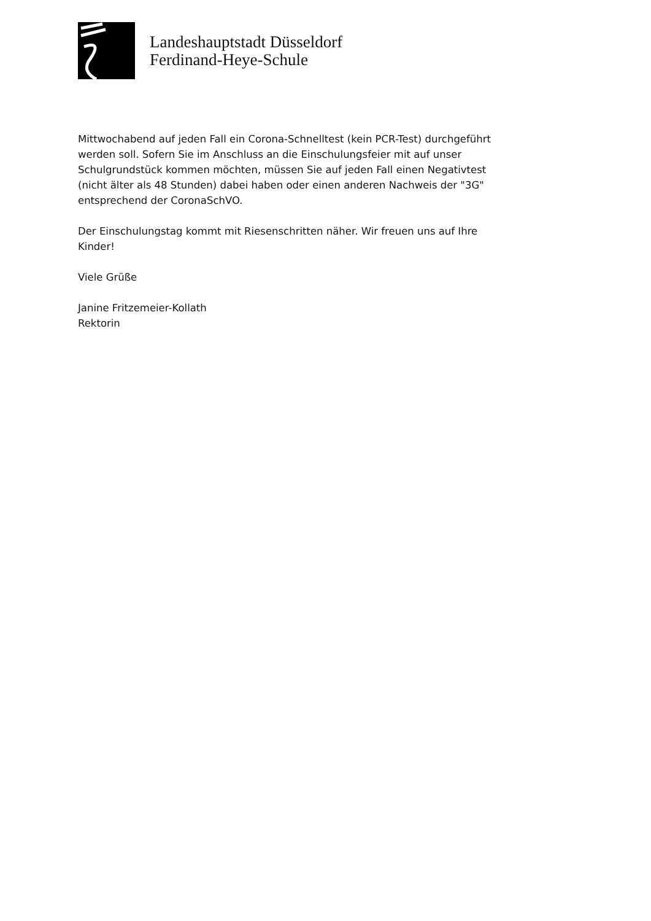Landeshauptstadt Düsseldorf
Ferdinand-Heye-Schule
Mittwochabend auf jeden Fall ein Corona-Schnelltest (kein PCR-Test) durchgeführt werden soll. Sofern Sie im Anschluss an die Einschulungsfeier mit auf unser Schulgrundstück kommen möchten, müssen Sie auf jeden Fall einen Negativtest (nicht älter als 48 Stunden) dabei haben oder einen anderen Nachweis der "3G" entsprechend der CoronaSchVO.
Der Einschulungstag kommt mit Riesenschritten näher. Wir freuen uns auf Ihre Kinder!
Viele Grüße
Janine Fritzemeier-Kollath
Rektorin